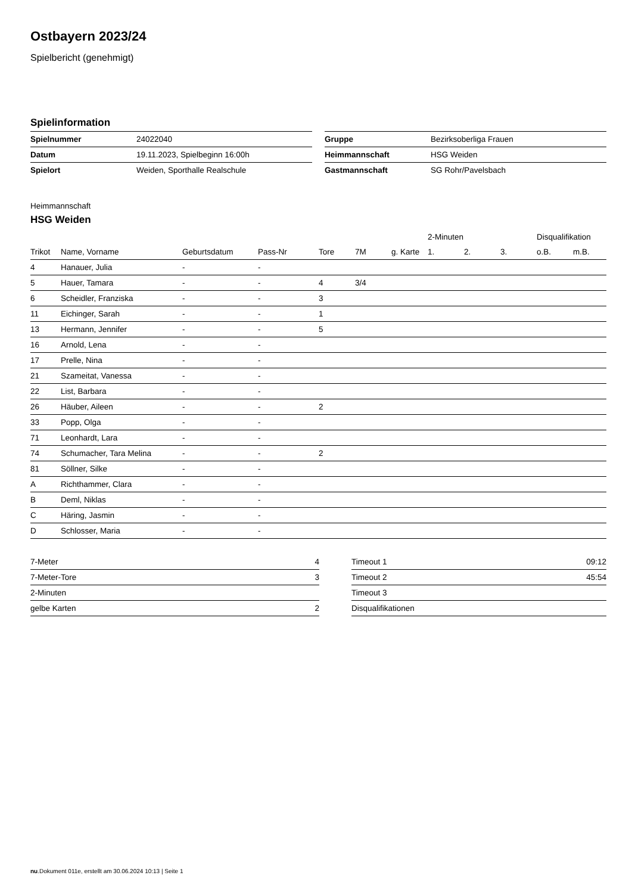Ostbayern 2023/24
Spielbericht (genehmigt)
Spielinformation
| Spielnummer | 24022040 |
| Datum | 19.11.2023, Spielbeginn 16:00h |
| Spielort | Weiden, Sporthalle Realschule |
| Gruppe | Bezirksoberliga Frauen |
| Heimmannschaft | HSG Weiden |
| Gastmannschaft | SG Rohr/Pavelsbach |
Heimmannschaft
HSG Weiden
| | | | | | | | 2-Minuten | | | Disqualifikation | |
| --- | --- | --- | --- | --- | --- | --- | --- | --- | --- | --- | --- |
| Trikot | Name, Vorname | Geburtsdatum | Pass-Nr | Tore | 7M | g. Karte | 1. | 2. | 3. | o.B. | m.B. |
| 4 | Hanauer, Julia | - | - | | | | | | | | |
| 5 | Hauer, Tamara | - | - | 4 | 3/4 | | | | | | |
| 6 | Scheidler, Franziska | - | - | 3 | | | | | | | |
| 11 | Eichinger, Sarah | - | - | 1 | | | | | | | |
| 13 | Hermann, Jennifer | - | - | 5 | | | | | | | |
| 16 | Arnold, Lena | - | - | | | | | | | | |
| 17 | Prelle, Nina | - | - | | | | | | | | |
| 21 | Szameitat, Vanessa | - | - | | | | | | | | |
| 22 | List, Barbara | - | - | | | | | | | | |
| 26 | Häuber, Aileen | - | - | 2 | | | | | | | |
| 33 | Popp, Olga | - | - | | | | | | | | |
| 71 | Leonhardt, Lara | - | - | | | | | | | | |
| 74 | Schumacher, Tara Melina | - | - | 2 | | | | | | | |
| 81 | Söllner, Silke | - | - | | | | | | | | |
| A | Richthammer, Clara | - | - | | | | | | | | |
| B | Deml, Niklas | - | - | | | | | | | | |
| C | Häring, Jasmin | - | - | | | | | | | | |
| D | Schlosser, Maria | - | - | | | | | | | | |
| 7-Meter | 4 |
| 7-Meter-Tore | 3 |
| 2-Minuten | |
| gelbe Karten | 2 |
| Timeout 1 | 09:12 |
| Timeout 2 | 45:54 |
| Timeout 3 | |
| Disqualifikationen | |
nu.Dokument 011e, erstellt am 30.06.2024 10:13 | Seite 1